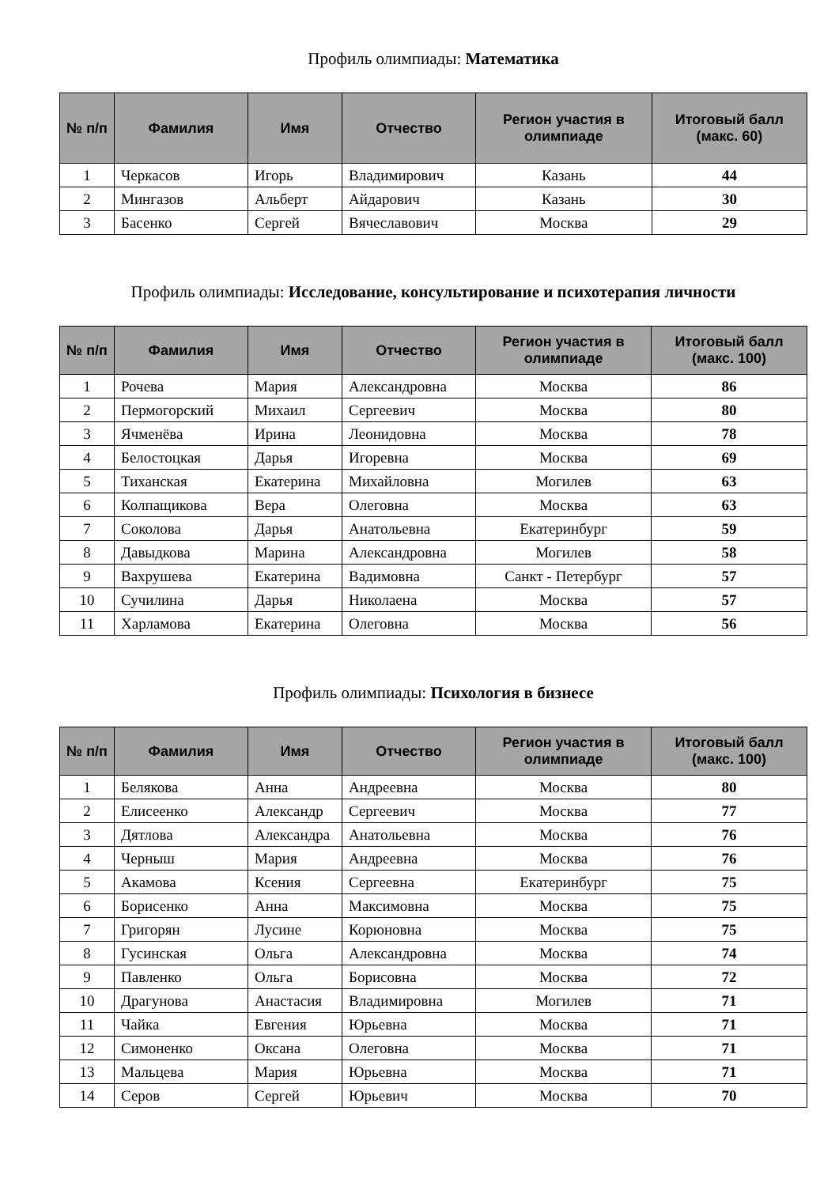Профиль олимпиады: Математика
| № п/п | Фамилия | Имя | Отчество | Регион участия в олимпиаде | Итоговый балл (макс. 60) |
| --- | --- | --- | --- | --- | --- |
| 1 | Черкасов | Игорь | Владимирович | Казань | 44 |
| 2 | Мингазов | Альберт | Айдарович | Казань | 30 |
| 3 | Басенко | Сергей | Вячеславович | Москва | 29 |
Профиль олимпиады: Исследование, консультирование и психотерапия личности
| № п/п | Фамилия | Имя | Отчество | Регион участия в олимпиаде | Итоговый балл (макс. 100) |
| --- | --- | --- | --- | --- | --- |
| 1 | Рочева | Мария | Александровна | Москва | 86 |
| 2 | Пермогорский | Михаил | Сергеевич | Москва | 80 |
| 3 | Ячменёва | Ирина | Леонидовна | Москва | 78 |
| 4 | Белостоцкая | Дарья | Игоревна | Москва | 69 |
| 5 | Тиханская | Екатерина | Михайловна | Могилев | 63 |
| 6 | Колпащикова | Вера | Олеговна | Москва | 63 |
| 7 | Соколова | Дарья | Анатольевна | Екатеринбург | 59 |
| 8 | Давыдкова | Марина | Александровна | Могилев | 58 |
| 9 | Вахрушева | Екатерина | Вадимовна | Санкт - Петербург | 57 |
| 10 | Сучилина | Дарья | Николаена | Москва | 57 |
| 11 | Харламова | Екатерина | Олеговна | Москва | 56 |
Профиль олимпиады: Психология в бизнесе
| № п/п | Фамилия | Имя | Отчество | Регион участия в олимпиаде | Итоговый балл (макс. 100) |
| --- | --- | --- | --- | --- | --- |
| 1 | Белякова | Анна | Андреевна | Москва | 80 |
| 2 | Елисеенко | Александр | Сергеевич | Москва | 77 |
| 3 | Дятлова | Александра | Анатольевна | Москва | 76 |
| 4 | Черныш | Мария | Андреевна | Москва | 76 |
| 5 | Акамова | Ксения | Сергеевна | Екатеринбург | 75 |
| 6 | Борисенко | Анна | Максимовна | Москва | 75 |
| 7 | Григорян | Лусине | Корюновна | Москва | 75 |
| 8 | Гусинская | Ольга | Александровна | Москва | 74 |
| 9 | Павленко | Ольга | Борисовна | Москва | 72 |
| 10 | Драгунова | Анастасия | Владимировна | Могилев | 71 |
| 11 | Чайка | Евгения | Юрьевна | Москва | 71 |
| 12 | Симоненко | Оксана | Олеговна | Москва | 71 |
| 13 | Мальцева | Мария | Юрьевна | Москва | 71 |
| 14 | Серов | Сергей | Юрьевич | Москва | 70 |